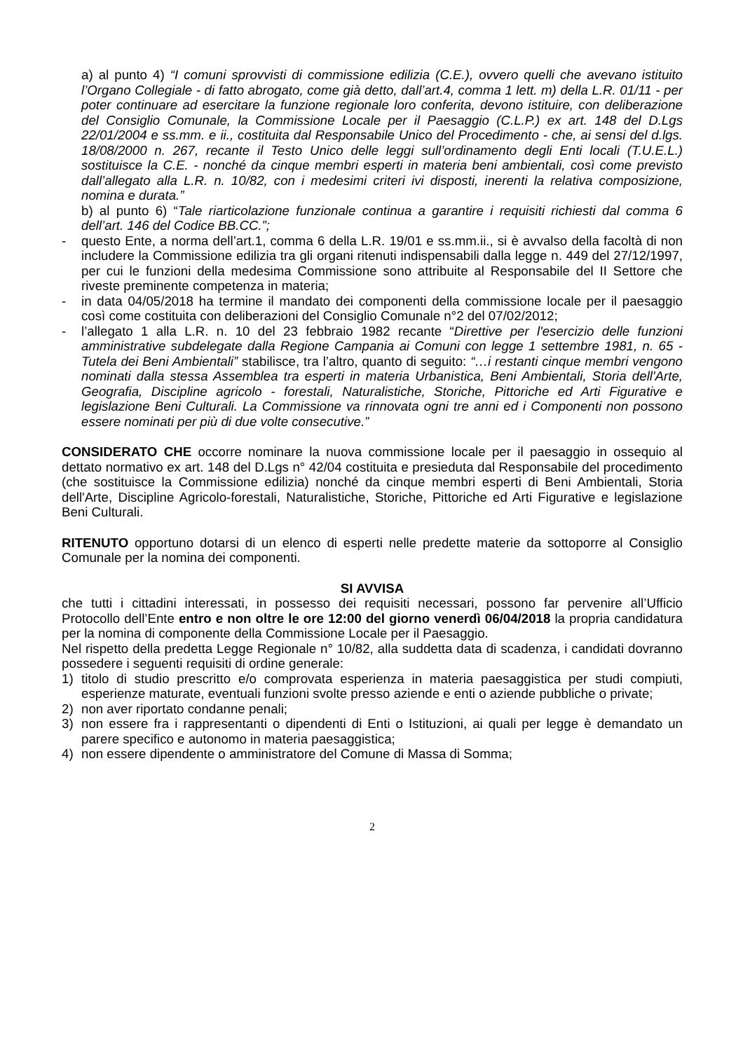a) al punto 4) “I comuni sprovvisti di commissione edilizia (C.E.), ovvero quelli che avevano istituito l’Organo Collegiale - di fatto abrogato, come già detto, dall’art.4, comma 1 lett. m) della L.R. 01/11 - per poter continuare ad esercitare la funzione regionale loro conferita, devono istituire, con deliberazione del Consiglio Comunale, la Commissione Locale per il Paesaggio (C.L.P.) ex art. 148 del D.Lgs 22/01/2004 e ss.mm. e ii., costituita dal Responsabile Unico del Procedimento - che, ai sensi del d.lgs. 18/08/2000 n. 267, recante il Testo Unico delle leggi sull’ordinamento degli Enti locali (T.U.E.L.) sostituisce la C.E. - nonché da cinque membri esperti in materia beni ambientali, così come previsto dall’allegato alla L.R. n. 10/82, con i medesimi criteri ivi disposti, inerenti la relativa composizione, nomina e durata.”
b) al punto 6) “Tale riarticolazione funzionale continua a garantire i requisiti richiesti dal comma 6 dell’art. 146 del Codice BB.CC.”;
- questo Ente, a norma dell’art.1, comma 6 della L.R. 19/01 e ss.mm.ii., si è avvalso della facoltà di non includere la Commissione edilizia tra gli organi ritenuti indispensabili dalla legge n. 449 del 27/12/1997, per cui le funzioni della medesima Commissione sono attribuite al Responsabile del II Settore che riveste preminente competenza in materia;
- in data 04/05/2018 ha termine il mandato dei componenti della commissione locale per il paesaggio così come costituita con deliberazioni del Consiglio Comunale n°2 del 07/02/2012;
- l’allegato 1 alla L.R. n. 10 del 23 febbraio 1982 recante “Direttive per l'esercizio delle funzioni amministrative subdelegate dalla Regione Campania ai Comuni con legge 1 settembre 1981, n. 65 - Tutela dei Beni Ambientali” stabilisce, tra l’altro, quanto di seguito: “…i restanti cinque membri vengono nominati dalla stessa Assemblea tra esperti in materia Urbanistica, Beni Ambientali, Storia dell'Arte, Geografia, Discipline agricolo - forestali, Naturalistiche, Storiche, Pittoriche ed Arti Figurative e legislazione Beni Culturali. La Commissione va rinnovata ogni tre anni ed i Componenti non possono essere nominati per più di due volte consecutive.”
CONSIDERATO CHE occorre nominare la nuova commissione locale per il paesaggio in ossequio al dettato normativo ex art. 148 del D.Lgs n° 42/04 costituita e presieduta dal Responsabile del procedimento (che sostituisce la Commissione edilizia) nonché da cinque membri esperti di Beni Ambientali, Storia dell'Arte, Discipline Agricolo-forestali, Naturalistiche, Storiche, Pittoriche ed Arti Figurative e legislazione Beni Culturali.
RITENUTO opportuno dotarsi di un elenco di esperti nelle predette materie da sottoporre al Consiglio Comunale per la nomina dei componenti.
SI AVVISA
che tutti i cittadini interessati, in possesso dei requisiti necessari, possono far pervenire all’Ufficio Protocollo dell’Ente entro e non oltre le ore 12:00 del giorno venerdì 06/04/2018 la propria candidatura per la nomina di componente della Commissione Locale per il Paesaggio.
Nel rispetto della predetta Legge Regionale n° 10/82, alla suddetta data di scadenza, i candidati dovranno possedere i seguenti requisiti di ordine generale:
1) titolo di studio prescritto e/o comprovata esperienza in materia paesaggistica per studi compiuti, esperienze maturate, eventuali funzioni svolte presso aziende e enti o aziende pubbliche o private;
2) non aver riportato condanne penali;
3) non essere fra i rappresentanti o dipendenti di Enti o Istituzioni, ai quali per legge è demandato un parere specifico e autonomo in materia paesaggistica;
4) non essere dipendente o amministratore del Comune di Massa di Somma;
2